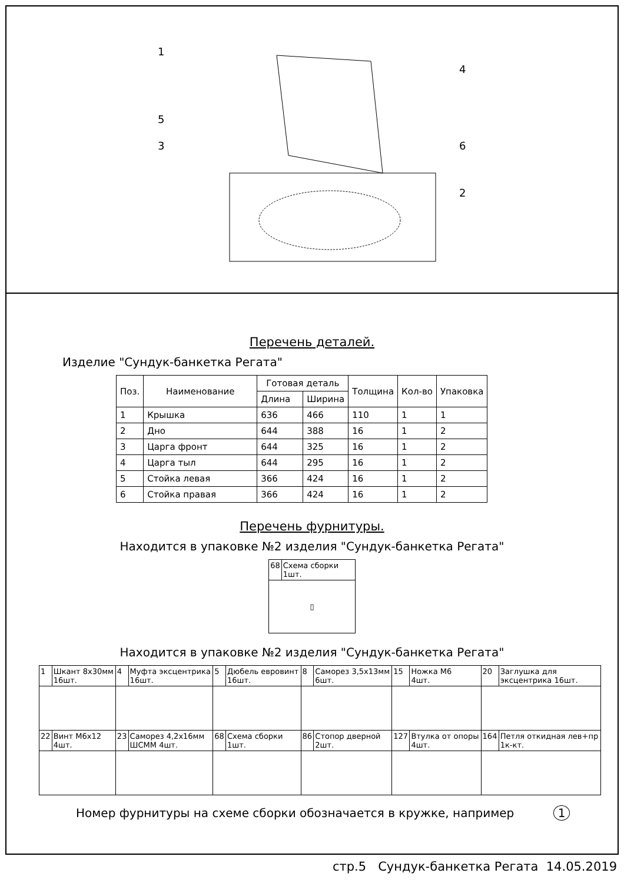1
5
3
4
6
2
Перечень деталей.
Изделие "Сундук-банкетка Регата"
| Поз. | Наименование | Готовая деталь | | Толщина | Кол-во | Упаковка |
| --- | --- | --- | --- | --- | --- | --- |
| | | Длина | Ширина | | | |
| 1 | Крышка | 636 | 466 | 110 | 1 | 1 |
| 2 | Дно | 644 | 388 | 16 | 1 | 2 |
| 3 | Царга фронт | 644 | 325 | 16 | 1 | 2 |
| 4 | Царга тыл | 644 | 295 | 16 | 1 | 2 |
| 5 | Стойка левая | 366 | 424 | 16 | 1 | 2 |
| 6 | Стойка правая | 366 | 424 | 16 | 1 | 2 |
Перечень фурнитуры.
Находится в упаковке №2 изделия "Сундук-банкетка Регата"
| 68 | Схема сборки 1шт. |
| ▯ | |
Находится в упаковке №2 изделия "Сундук-банкетка Регата"
| 1 | Шкант 8х30мм 16шт. | 4 | Муфта эксцентрика 16шт. | 5 | Дюбель евровинт 16шт. | 8 | Саморез 3,5х13мм 6шт. | 15 | Ножка М6 4шт. | 20 | Заглушка для эксцентрика 16шт. |
| 22 | Винт М6х12 4шт. | 23 | Саморез 4,2х16мм ШСММ 4шт. | 68 | Схема сборки 1шт. | 86 | Стопор дверной 2шт. | 127 | Втулка от опоры 4шт. | 164 | Петля откидная лев+пр 1к-кт. |
Номер фурнитуры на схеме сборки обозначается в кружке, например 1
стр.5 Сундук-банкетка Регата 14.05.2019